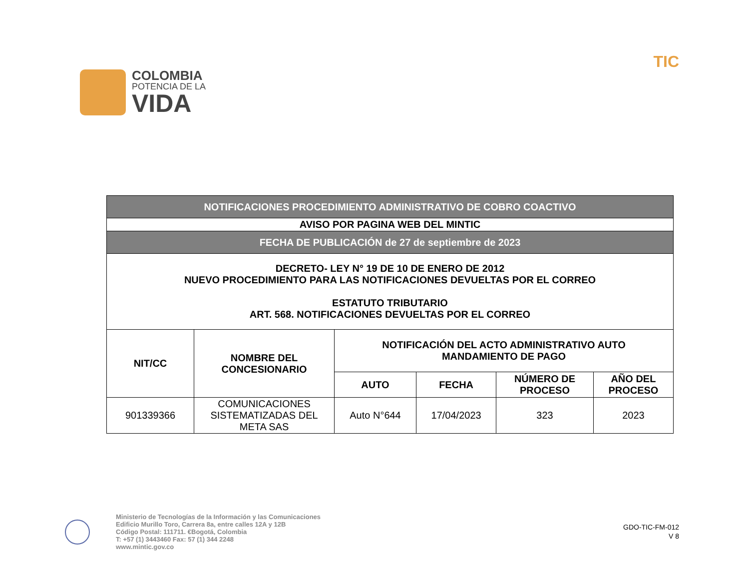COLOMBIA
POTENCIA DE LA
VIDA
TIC
| NOTIFICACIONES PROCEDIMIENTO ADMINISTRATIVO DE COBRO COACTIVO | | | | | |
| AVISO POR PAGINA WEB DEL MINTIC | | | | | |
| FECHA DE PUBLICACIÓN de 27 de septiembre de 2023 | | | | | |
| DECRETO- LEY N° 19 DE 10 DE ENERO DE 2012 NUEVO PROCEDIMIENTO PARA LAS NOTIFICACIONES DEVUELTAS POR EL CORREO ESTATUTO TRIBUTARIO ART. 568. NOTIFICACIONES DEVUELTAS POR EL CORREO | | | | | |
| NIT/CC | NOMBRE DEL CONCESIONARIO | NOTIFICACIÓN DEL ACTO ADMINISTRATIVO AUTO MANDAMIENTO DE PAGO | | | |
| | | AUTO | FECHA | NÚMERO DE PROCESO | AÑO DEL PROCESO |
| 901339366 | COMUNICACIONES SISTEMATIZADAS DEL META SAS | Auto N°644 | 17/04/2023 | 323 | 2023 |
Ministerio de Tecnologías de la Información y las Comunicaciones
Edificio Murillo Toro, Carrera 8a, entre calles 12A y 12B
Código Postal: 111711. €Bogotá, Colombia
T: +57 (1) 3443460 Fax: 57 (1) 344 2248
www.mintic.gov.co
GDO-TIC-FM-012
V 8